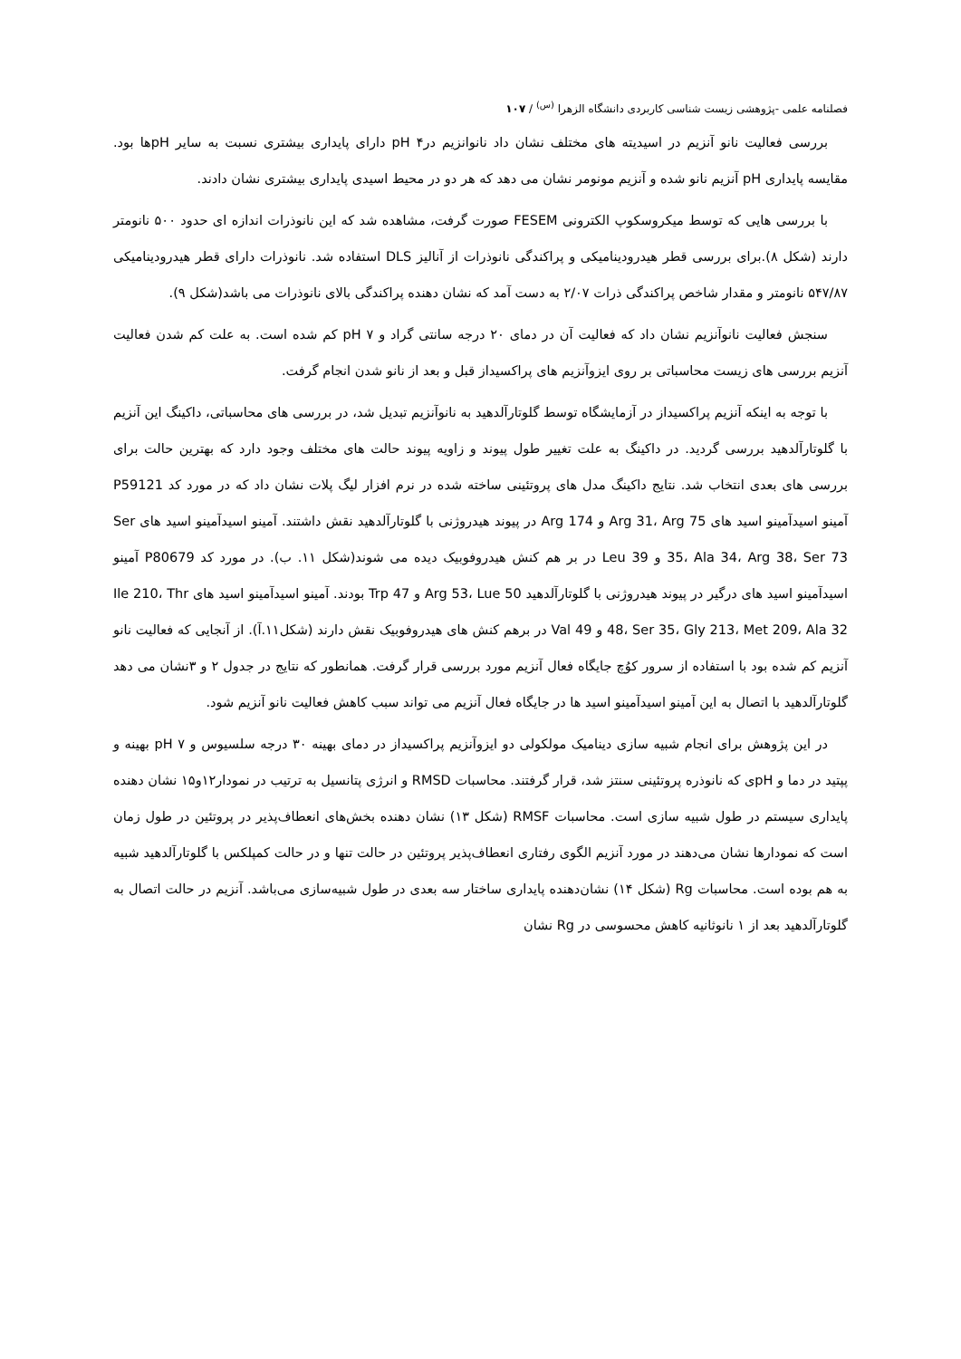فصلنامه علمی -پژوهشی زیست شناسی کاربردی دانشگاه الزهرا <sup>(س)</sup> / ۱۰۷
بررسی فعالیت نانو آنزیم در اسیدیته های مختلف نشان داد نانوانزیم درpH ۴ دارای پایداری بیشتری نسبت به سایر pHها بود. مقایسه پایداری pH آنزیم نانو شده و آنزیم مونومر نشان می دهد که هر دو در محیط اسیدی پایداری بیشتری نشان دادند.
با بررسی هایی که توسط میکروسکوپ الکترونی FESEM صورت گرفت، مشاهده شد که این نانوذرات اندازه ای حدود ۵۰۰ نانومتر دارند (شکل ۸).برای بررسی قطر هیدرودینامیکی و پراکندگی نانوذرات از آنالیز DLS استفاده شد. نانوذرات دارای قطر هیدرودینامیکی ۵۴۷/۸۷ نانومتر و مقدار شاخص پراکندگی ذرات ۲/۰۷ به دست آمد که نشان دهنده پراکندگی بالای نانوذرات می باشد(شکل ۹).
سنجش فعالیت نانوآنزیم نشان داد که فعالیت آن در دمای ۲۰ درجه سانتی گراد و ۷ pH کم شده است. به علت کم شدن فعالیت آنزیم بررسی های زیست محاسباتی بر روی ایزوآنزیم های پراکسیداز قبل و بعد از نانو شدن انجام گرفت.
با توجه به اینکه آنزیم پراکسیداز در آزمایشگاه توسط گلوتارآلدهید به نانوآنزیم تبدیل شد، در بررسی های محاسباتی، داکینگ این آنزیم با گلوتارآلدهید بررسی گردید. در داکینگ به علت تغییر طول پیوند و زاویه پیوند حالت های مختلف وجود دارد که بهترین حالت برای بررسی های بعدی انتخاب شد. نتایج داکینگ مدل های پروتئینی ساخته شده در نرم افزار لیگ پلات نشان داد که در مورد کد P59121 آمینو اسیدآمینو اسید های Arg 31، Arg 75 و Arg 174 در پیوند هیدروژنی با گلوتارآلدهید نقش داشتند. آمینو اسیدآمینو اسید های Ser 35، Ala 34، Arg 38، Ser 73 و Leu 39 در بر هم کنش هیدروفوبیک دیده می شوند(شکل ۱۱. ب). در مورد کد P80679 آمینو اسیدآمینو اسید های درگیر در پیوند هیدروژنی با گلوتارآلدهید Arg 53، Lue 50 و Trp 47 بودند. آمینو اسیدآمینو اسید های Ile 210، Thr 48، Ser 35، Gly 213، Met 209، Ala 32 و Val 49 در برهم کنش های هیدروفوبیک نقش دارند (شکل۱۱.آ). از آنجایی که فعالیت نانو آنزیم کم شده بود با استفاده از سرور کوُچ جایگاه فعال آنزیم مورد بررسی قرار گرفت. همانطور که نتایج در جدول ۲ و ۳نشان می دهد گلوتارآلدهید با اتصال به این آمینو اسیدآمینو اسید ها در جایگاه فعال آنزیم می تواند سبب کاهش فعالیت نانو آنزیم شود.
در این پژوهش برای انجام شبیه سازی دینامیک مولکولی دو ایزوآنزیم پراکسیداز در دمای بهینه ۳۰ درجه سلسیوس و pH ۷ بهینه و پپتید در دما و pHی که نانوذره پروتئینی سنتز شد، قرار گرفتند. محاسبات RMSD و انرژی پتانسیل به ترتیب در نمودار۱۲و۱۵ نشان دهنده پایداری سیستم در طول شبیه سازی است. محاسبات RMSF (شکل ۱۳) نشان دهنده بخش‌های انعطاف‌پذیر در پروتئین در طول زمان است که نمودارها نشان می‌دهند در مورد آنزیم الگوی رفتاری انعطاف‌پذیر پروتئین در حالت تنها و در حالت کمپلکس با گلوتارآلدهید شبیه به هم بوده است. محاسبات Rg (شکل ۱۴) نشان‌دهنده پایداری ساختار سه بعدی در طول شبیه‌سازی می‌باشد. آنزیم در حالت اتصال به گلوتارآلدهید بعد از ۱ نانوثانیه کاهش محسوسی در Rg نشان